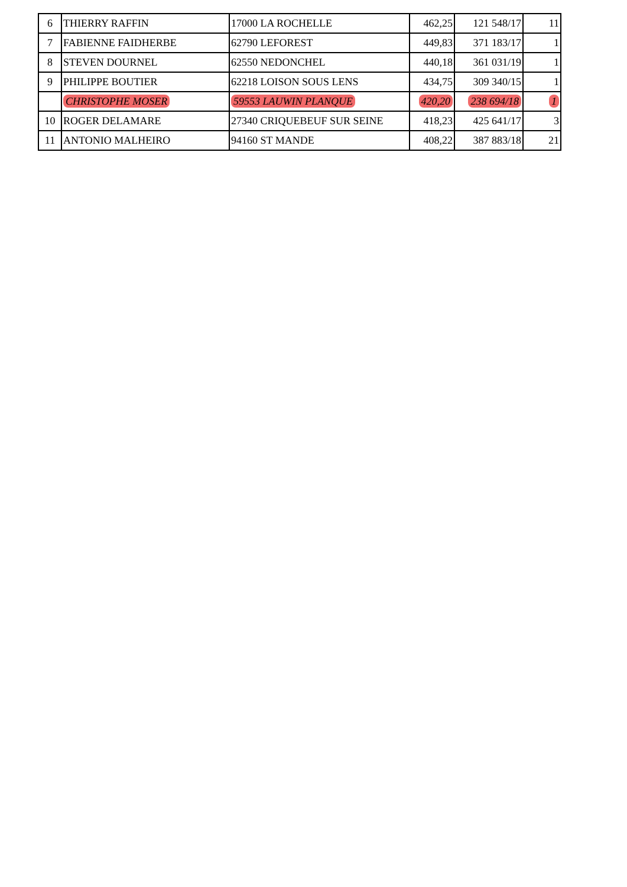| 6 | THIERRY RAFFIN | 17000 LA ROCHELLE | 462,25 | 121 548/17 | 11 |
| 7 | FABIENNE FAIDHERBE | 62790 LEFOREST | 449,83 | 371 183/17 | 1 |
| 8 | STEVEN DOURNEL | 62550 NEDONCHEL | 440,18 | 361 031/19 | 1 |
| 9 | PHILIPPE BOUTIER | 62218 LOISON SOUS LENS | 434,75 | 309 340/15 | 1 |
| | CHRISTOPHE MOSER | 59553 LAUWIN PLANQUE | 420,20 | 238 694/18 | 1 |
| 10 | ROGER DELAMARE | 27340 CRIQUEBEUF SUR SEINE | 418,23 | 425 641/17 | 3 |
| 11 | ANTONIO MALHEIRO | 94160 ST MANDE | 408,22 | 387 883/18 | 21 |